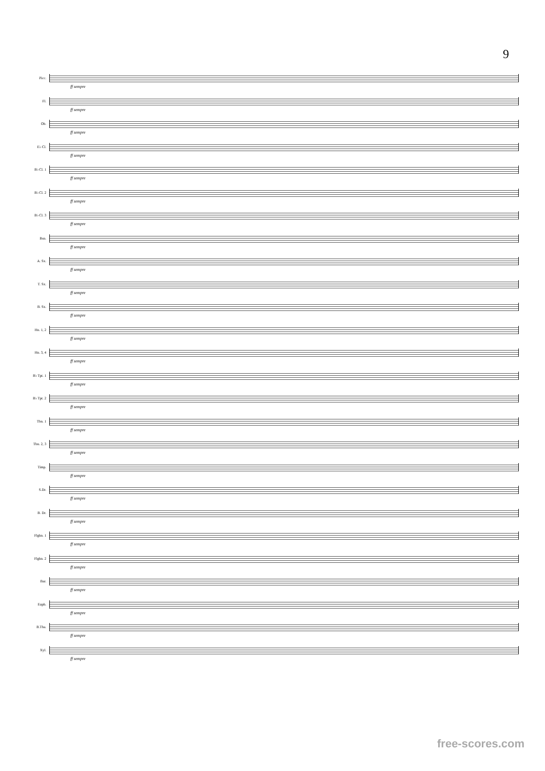9
Picc.
ff sempre
Fl.
ff sempre
Ob.
ff sempre
E♭ Cl.
ff sempre
B♭ Cl. 1
ff sempre
B♭ Cl. 2
ff sempre
B♭ Cl. 3
ff sempre
Bsn.
ff sempre
A. Sx.
ff sempre
T. Sx.
ff sempre
B. Sx.
ff sempre
Hn. 1, 2
ff sempre
Hn. 3, 4
ff sempre
B♭ Tpt. 1
ff sempre
B♭ Tpt. 2
ff sempre
Tbn. 1
ff sempre
Tbn. 2, 3
ff sempre
Timp.
ff sempre
S.Dr.
ff sempre
B. Dr.
ff sempre
Flghn. 1
ff sempre
Flghn. 2
ff sempre
Bar.
ff sempre
Euph.
ff sempre
B.Tba.
ff sempre
Xyl.
ff sempre
free-scores.com